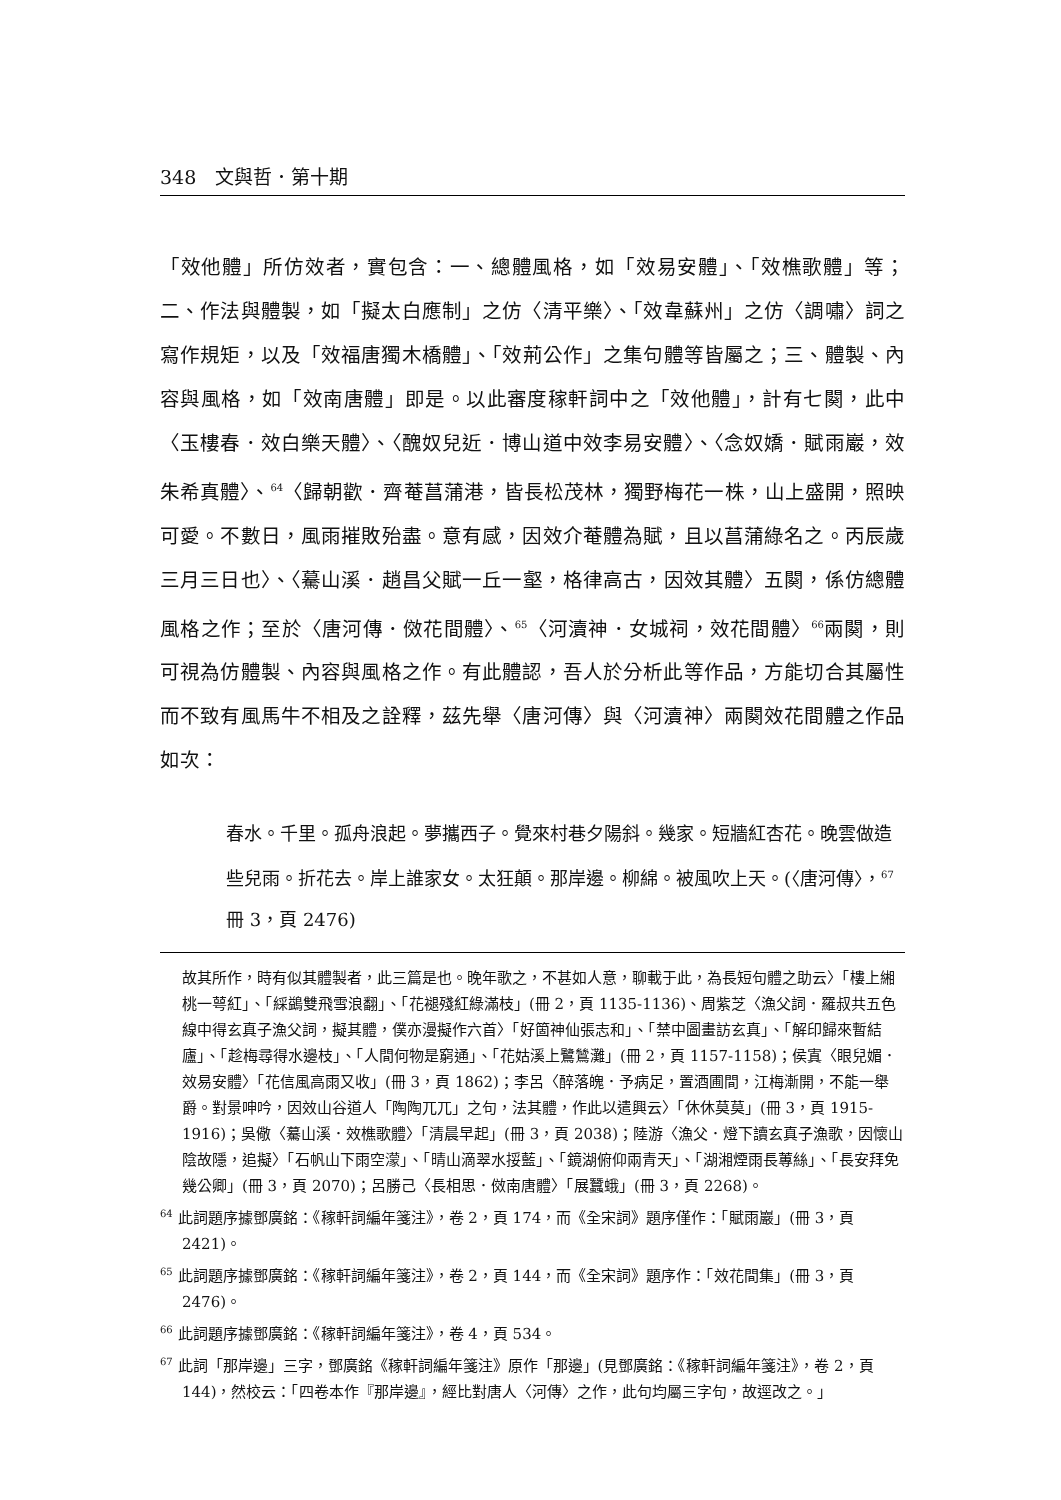348　文與哲．第十期
「效他體」所仿效者，實包含：一、總體風格，如「效易安體」、「效樵歌體」等；二、作法與體製，如「擬太白應制」之仿〈清平樂〉、「效韋蘇州」之仿〈調嘯〉詞之寫作規矩，以及「效福唐獨木橋體」、「效荊公作」之集句體等皆屬之；三、體製、內容與風格，如「效南唐體」即是。以此審度稼軒詞中之「效他體」，計有七闋，此中〈玉樓春．效白樂天體〉、〈醜奴兒近．博山道中效李易安體〉、〈念奴嬌．賦雨巖，效朱希真體〉、<sup>64</sup>〈歸朝歡．齊菴菖蒲港，皆長松茂林，獨野梅花一株，山上盛開，照映可愛。不數日，風雨摧敗殆盡。意有感，因效介菴體為賦，且以菖蒲綠名之。丙辰歲三月三日也〉、〈驀山溪．趙昌父賦一丘一壑，格律高古，因效其體〉五闋，係仿總體風格之作；至於〈唐河傳．傚花間體〉、<sup>65</sup>〈河瀆神．女城祠，效花間體〉<sup>66</sup>兩闋，則可視為仿體製、內容與風格之作。有此體認，吾人於分析此等作品，方能切合其屬性而不致有風馬牛不相及之詮釋，茲先舉〈唐河傳〉與〈河瀆神〉兩闋效花間體之作品如次：
春水。千里。孤舟浪起。夢攜西子。覺來村巷夕陽斜。幾家。短牆紅杏花。晚雲做造些兒雨。折花去。岸上誰家女。太狂顛。那岸邊。柳綿。被風吹上天。(〈唐河傳〉，<sup>67</sup>冊 3，頁 2476)
故其所作，時有似其體製者，此三篇是也。晚年歌之，不甚如人意，聊載于此，為長短句體之助云〉「樓上緗桃一萼紅」、「綵鷁雙飛雪浪翻」、「花褪殘紅綠滿枝」(冊 2，頁 1135-1136)、周紫芝〈漁父詞．羅叔共五色線中得玄真子漁父詞，擬其體，僕亦漫擬作六首〉「好箇神仙張志和」、「禁中圖畫訪玄真」、「解印歸來暫結廬」、「趁梅尋得水邊枝」、「人間何物是窮通」、「花姑溪上鷺鷥灘」(冊 2，頁 1157-1158)；侯寘〈眼兒媚．效易安體〉「花信風高雨又收」(冊 3，頁 1862)；李呂〈醉落魄．予病足，置酒圃間，江梅漸開，不能一舉爵。對景呻吟，因效山谷道人「陶陶兀兀」之句，法其體，作此以遣興云〉「休休莫莫」(冊 3，頁 1915-1916)；吳儆〈驀山溪．效樵歌體〉「清晨早起」(冊 3，頁 2038)；陸游〈漁父．燈下讀玄真子漁歌，因懷山陰故隱，追擬〉「石帆山下雨空濛」、「晴山滴翠水挼藍」、「鏡湖俯仰兩青天」、「湖湘煙雨長蓴絲」、「長安拜免幾公卿」(冊 3，頁 2070)；呂勝己〈長相思．傚南唐體〉「展蠶蛾」(冊 3，頁 2268)。
<sup>64</sup> 此詞題序據鄧廣銘：《稼軒詞編年箋注》，卷 2，頁 174，而《全宋詞》題序僅作：「賦雨巖」(冊 3，頁 2421)。
<sup>65</sup> 此詞題序據鄧廣銘：《稼軒詞編年箋注》，卷 2，頁 144，而《全宋詞》題序作：「效花間集」(冊 3，頁 2476)。
<sup>66</sup> 此詞題序據鄧廣銘：《稼軒詞編年箋注》，卷 4，頁 534。
<sup>67</sup> 此詞「那岸邊」三字，鄧廣銘《稼軒詞編年箋注》原作「那邊」(見鄧廣銘：《稼軒詞編年箋注》，卷 2，頁 144)，然校云：「四卷本作『那岸邊』，經比對唐人〈河傳〉之作，此句均屬三字句，故逕改之。」